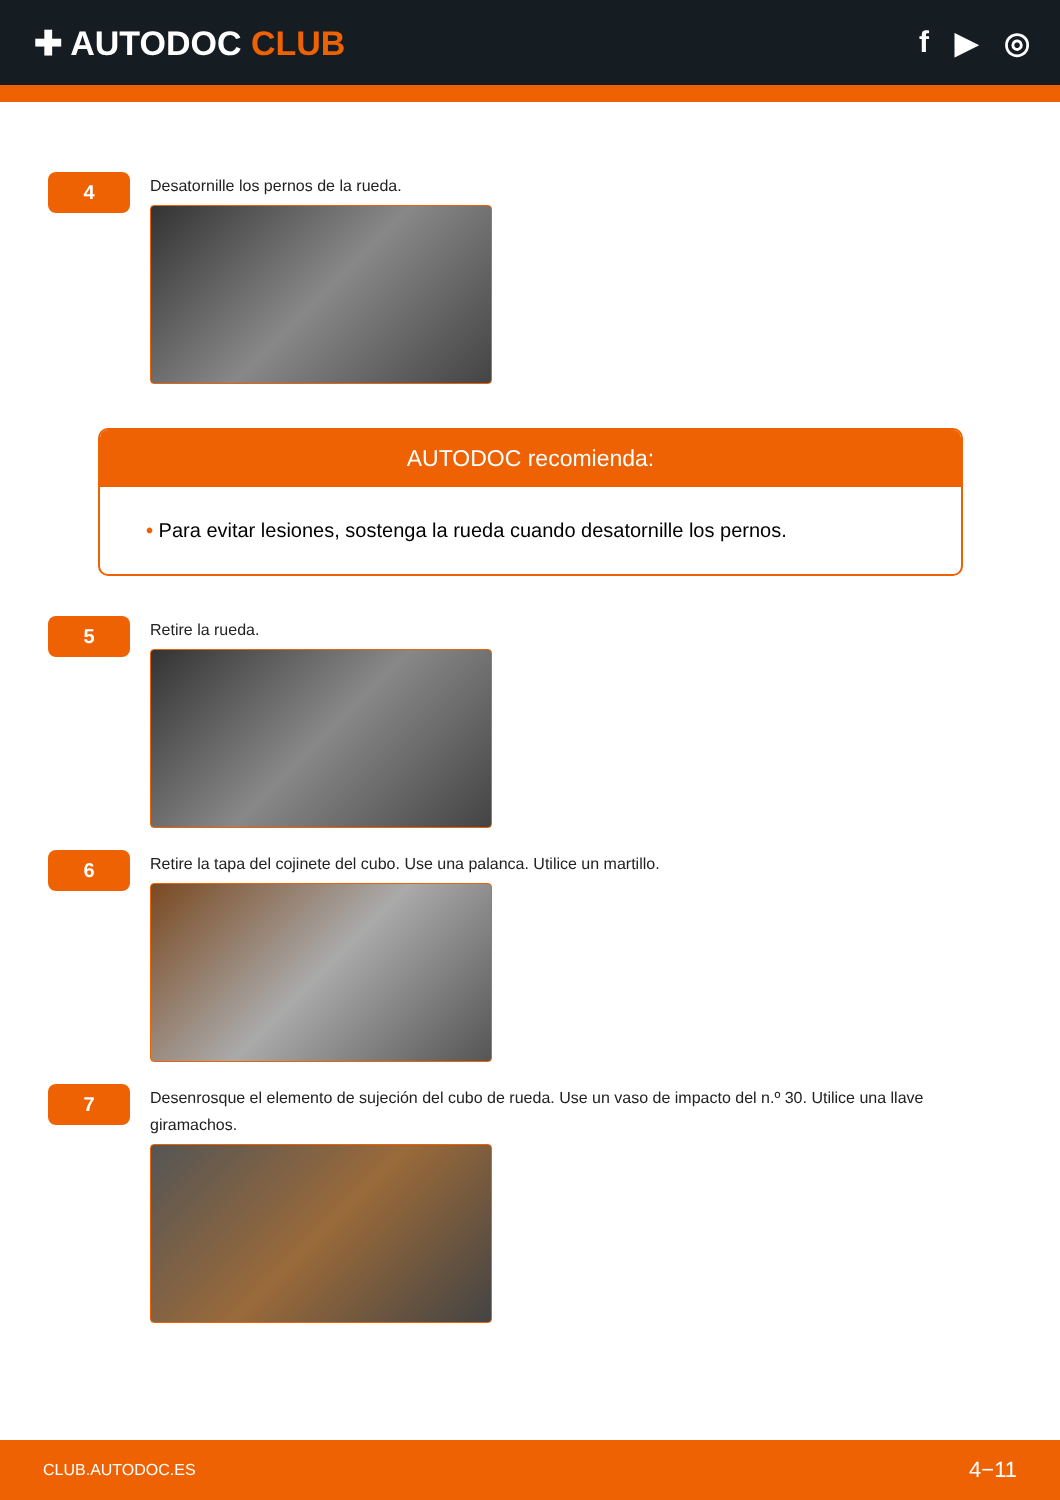✚ AUTODOC CLUB f ▶ ◎
4
Desatornille los pernos de la rueda.
AUTODOC recomienda:
• Para evitar lesiones, sostenga la rueda cuando desatornille los pernos.
5
Retire la rueda.
6
Retire la tapa del cojinete del cubo. Use una palanca. Utilice un martillo.
7
Desenrosque el elemento de sujeción del cubo de rueda. Use un vaso de impacto del n.º 30. Utilice una llave giramachos.
CLUB.AUTODOC.ES 4−11